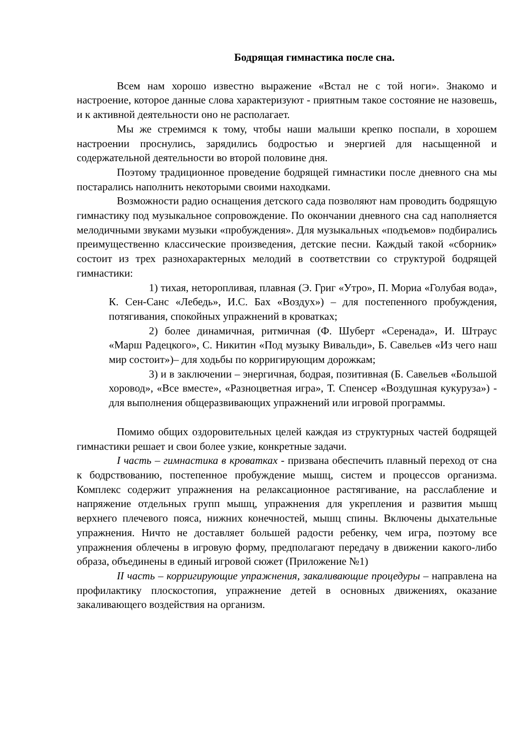Бодрящая гимнастика после сна.
Всем нам хорошо известно выражение «Встал не с той ноги». Знакомо и настроение, которое данные слова характеризуют - приятным такое состояние не назовешь, и к активной деятельности оно не располагает.
Мы же стремимся к тому, чтобы наши малыши крепко поспали, в хорошем настроении проснулись, зарядились бодростью и энергией для насыщенной и содержательной деятельности во второй половине дня.
Поэтому традиционное проведение бодрящей гимнастики после дневного сна мы постарались наполнить некоторыми своими находками.
Возможности радио оснащения детского сада позволяют нам проводить бодрящую гимнастику под музыкальное сопровождение. По окончании дневного сна сад наполняется мелодичными звуками музыки «пробуждения». Для музыкальных «подъемов» подбирались преимущественно классические произведения, детские песни. Каждый такой «сборник» состоит из трех разнохарактерных мелодий в соответствии со структурой бодрящей гимнастики:
1) тихая, неторопливая, плавная (Э. Григ «Утро», П. Мориа «Голубая вода», К. Сен-Санс «Лебедь», И.С. Бах «Воздух») – для постепенного пробуждения, потягивания, спокойных упражнений в кроватках;
2) более динамичная, ритмичная (Ф. Шуберт «Серенада», И. Штраус «Марш Радецкого», С. Никитин «Под музыку Вивальди», Б. Савельев «Из чего наш мир состоит»)– для ходьбы по корригирующим дорожкам;
3) и в заключении – энергичная, бодрая, позитивная (Б. Савельев «Большой хоровод», «Все вместе», «Разноцветная игра», Т. Спенсер «Воздушная кукуруза») - для выполнения общеразвивающих упражнений или игровой программы.
Помимо общих оздоровительных целей каждая из структурных частей бодрящей гимнастики решает и свои более узкие, конкретные задачи.
I часть – гимнастика в кроватках - призвана обеспечить плавный переход от сна к бодрствованию, постепенное пробуждение мышц, систем и процессов организма. Комплекс содержит упражнения на релаксационное растягивание, на расслабление и напряжение отдельных групп мышц, упражнения для укрепления и развития мышц верхнего плечевого пояса, нижних конечностей, мышц спины. Включены дыхательные упражнения. Ничто не доставляет большей радости ребенку, чем игра, поэтому все упражнения облечены в игровую форму, предполагают передачу в движении какого-либо образа, объединены в единый игровой сюжет (Приложение №1)
II часть – корригирующие упражнения, закаливающие процедуры – направлена на профилактику плоскостопия, упражнение детей в основных движениях, оказание закаливающего воздействия на организм.